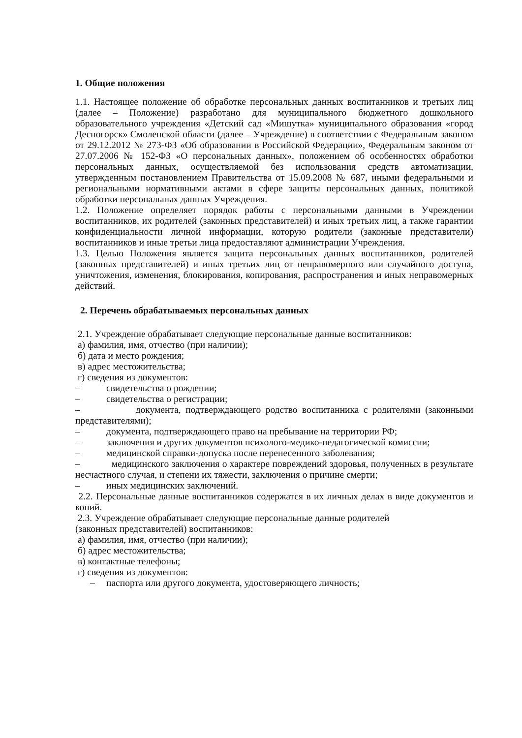1. Общие положения
1.1. Настоящее положение об обработке персональных данных воспитанников и третьих лиц (далее – Положение) разработано для муниципального бюджетного дошкольного образовательного учреждения «Детский сад «Мишутка» муниципального образования «город Десногорск» Смоленской области (далее – Учреждение) в соответствии с Федеральным законом от 29.12.2012 № 273-ФЗ «Об образовании в Российской Федерации», Федеральным законом от 27.07.2006 № 152-ФЗ «О персональных данных», положением об особенностях обработки персональных данных, осуществляемой без использования средств автоматизации, утвержденным постановлением Правительства от 15.09.2008 № 687, иными федеральными и региональными нормативными актами в сфере защиты персональных данных, политикой обработки персональных данных Учреждения.
1.2. Положение определяет порядок работы с персональными данными в Учреждении воспитанников, их родителей (законных представителей) и иных третьих лиц, а также гарантии конфиденциальности личной информации, которую родители (законные представители) воспитанников и иные третьи лица предоставляют администрации Учреждения.
1.3. Целью Положения является защита персональных данных воспитанников, родителей (законных представителей) и иных третьих лиц от неправомерного или случайного доступа, уничтожения, изменения, блокирования, копирования, распространения и иных неправомерных действий.
2. Перечень обрабатываемых персональных данных
2.1. Учреждение обрабатывает следующие персональные данные воспитанников:
а) фамилия, имя, отчество (при наличии);
б) дата и место рождения;
в) адрес местожительства;
г) сведения из документов:
– свидетельства о рождении;
– свидетельства о регистрации;
– документа, подтверждающего родство воспитанника с родителями (законными представителями);
– документа, подтверждающего право на пребывание на территории РФ;
– заключения и других документов психолого-медико-педагогической комиссии;
– медицинской справки-допуска после перенесенного заболевания;
– медицинского заключения о характере повреждений здоровья, полученных в результате несчастного случая, и степени их тяжести, заключения о причине смерти;
– иных медицинских заключений.
2.2. Персональные данные воспитанников содержатся в их личных делах в виде документов и копий.
2.3. Учреждение обрабатывает следующие персональные данные родителей
(законных представителей) воспитанников:
а) фамилия, имя, отчество (при наличии);
б) адрес местожительства;
в) контактные телефоны;
г) сведения из документов:
– паспорта или другого документа, удостоверяющего личность;